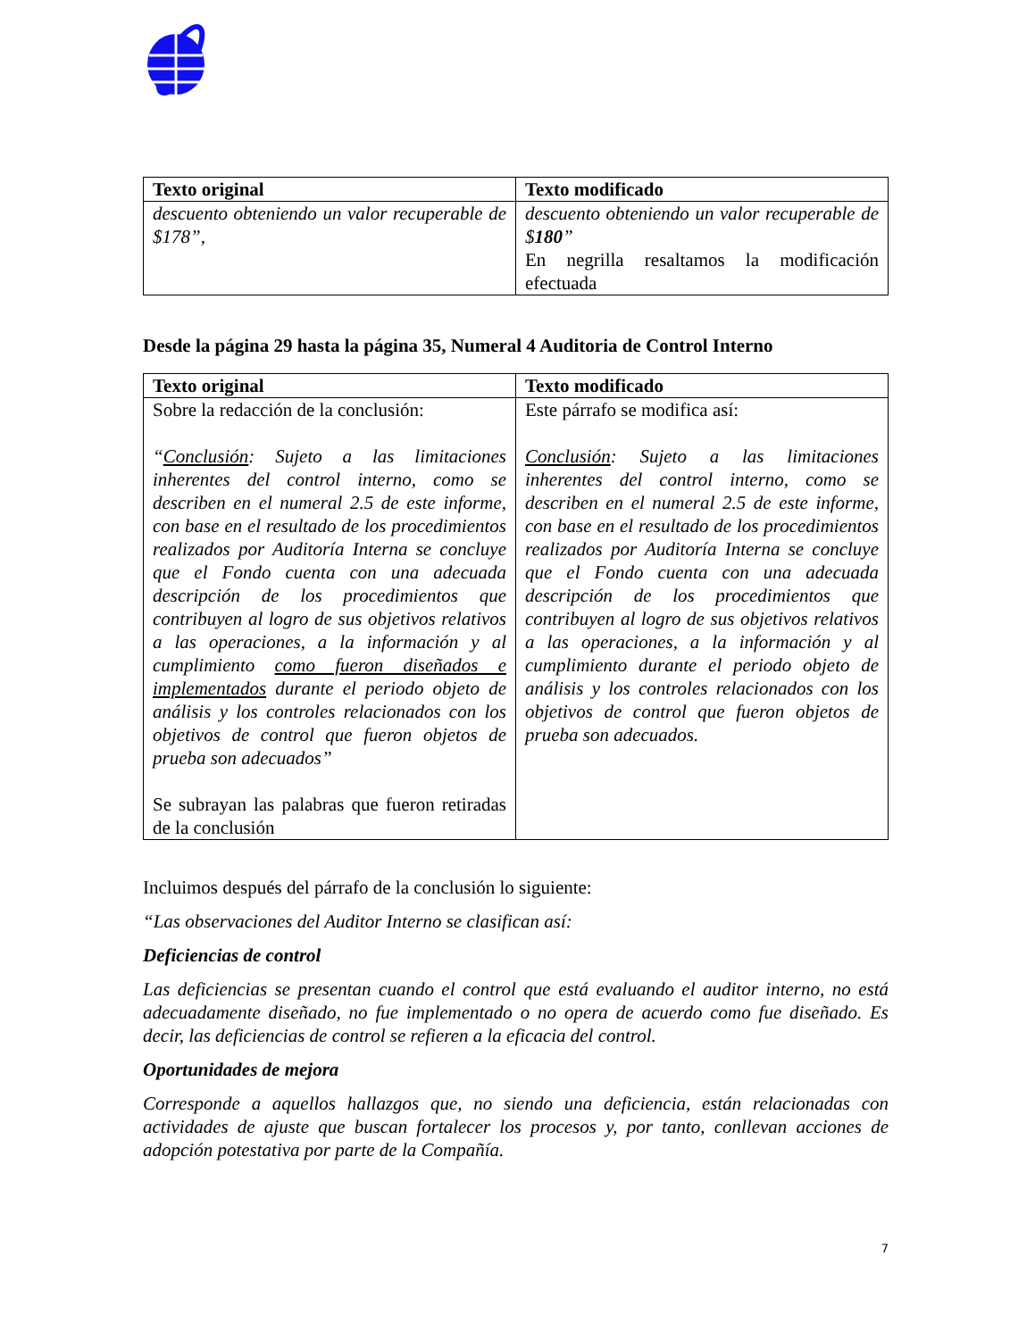| Texto original | Texto modificado |
| --- | --- |
| descuento obteniendo un valor recuperable de $178”, | descuento obteniendo un valor recuperable de $ 180 ” En negrilla resaltamos la modificación efectuada |
Desde la página 29 hasta la página 35, Numeral 4 Auditoria de Control Interno
| Texto original | Texto modificado |
| --- | --- |
| Sobre la redacción de la conclusión: “ Conclusión : Sujeto a las limitaciones inherentes del control interno, como se describen en el numeral 2.5 de este informe, con base en el resultado de los procedimientos realizados por Auditoría Interna se concluye que el Fondo cuenta con una adecuada descripción de los procedimientos que contribuyen al logro de sus objetivos relativos a las operaciones, a la información y al cumplimiento como fueron diseñados e implementados durante el periodo objeto de análisis y los controles relacionados con los objetivos de control que fueron objetos de prueba son adecuados” Se subrayan las palabras que fueron retiradas de la conclusión | Este párrafo se modifica así: Conclusión : Sujeto a las limitaciones inherentes del control interno, como se describen en el numeral 2.5 de este informe, con base en el resultado de los procedimientos realizados por Auditoría Interna se concluye que el Fondo cuenta con una adecuada descripción de los procedimientos que contribuyen al logro de sus objetivos relativos a las operaciones, a la información y al cumplimiento durante el periodo objeto de análisis y los controles relacionados con los objetivos de control que fueron objetos de prueba son adecuados. |
Incluimos después del párrafo de la conclusión lo siguiente:
“Las observaciones del Auditor Interno se clasifican así:
Deficiencias de control
Las deficiencias se presentan cuando el control que está evaluando el auditor interno, no está adecuadamente diseñado, no fue implementado o no opera de acuerdo como fue diseñado. Es decir, las deficiencias de control se refieren a la eficacia del control.
Oportunidades de mejora
Corresponde a aquellos hallazgos que, no siendo una deficiencia, están relacionadas con actividades de ajuste que buscan fortalecer los procesos y, por tanto, conllevan acciones de adopción potestativa por parte de la Compañía.
7